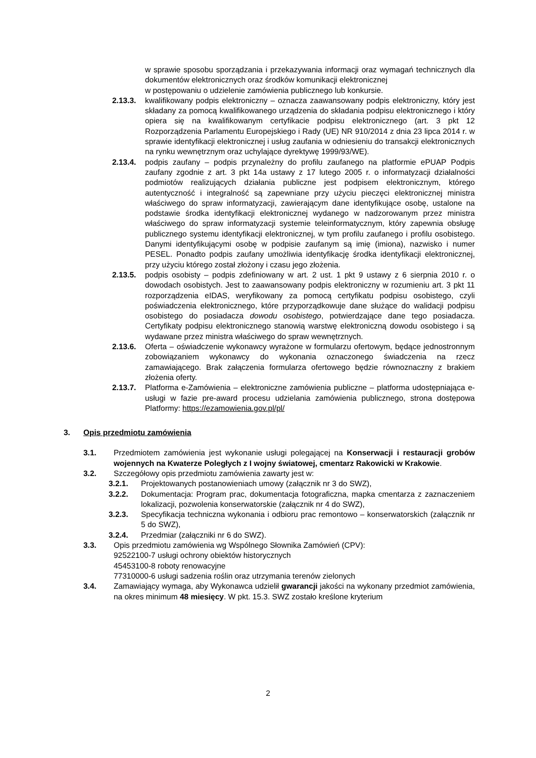w sprawie sposobu sporządzania i przekazywania informacji oraz wymagań technicznych dla dokumentów elektronicznych oraz środków komunikacji elektronicznej
w postępowaniu o udzielenie zamówienia publicznego lub konkursie.
2.13.3.
kwalifikowany podpis elektroniczny – oznacza zaawansowany podpis elektroniczny, który jest składany za pomocą kwalifikowanego urządzenia do składania podpisu elektronicznego i który opiera się na kwalifikowanym certyfikacie podpisu elektronicznego (art. 3 pkt 12 Rozporządzenia Parlamentu Europejskiego i Rady (UE) NR 910/2014 z dnia 23 lipca 2014 r. w sprawie identyfikacji elektronicznej i usług zaufania w odniesieniu do transakcji elektronicznych na rynku wewnętrznym oraz uchylające dyrektywę 1999/93/WE).
2.13.4.
podpis zaufany – podpis przynależny do profilu zaufanego na platformie ePUAP Podpis zaufany zgodnie z art. 3 pkt 14a ustawy z 17 lutego 2005 r. o informatyzacji działalności podmiotów realizujących działania publiczne jest podpisem elektronicznym, którego autentyczność i integralność są zapewniane przy użyciu pieczęci elektronicznej ministra właściwego do spraw informatyzacji, zawierającym dane identyfikujące osobę, ustalone na podstawie środka identyfikacji elektronicznej wydanego w nadzorowanym przez ministra właściwego do spraw informatyzacji systemie teleinformatycznym, który zapewnia obsługę publicznego systemu identyfikacji elektronicznej, w tym profilu zaufanego i profilu osobistego. Danymi identyfikującymi osobę w podpisie zaufanym są imię (imiona), nazwisko i numer PESEL. Ponadto podpis zaufany umożliwia identyfikację środka identyfikacji elektronicznej, przy użyciu którego został złożony i czasu jego złożenia.
2.13.5.
podpis osobisty – podpis zdefiniowany w art. 2 ust. 1 pkt 9 ustawy z 6 sierpnia 2010 r. o dowodach osobistych. Jest to zaawansowany podpis elektroniczny w rozumieniu art. 3 pkt 11 rozporządzenia eIDAS, weryfikowany za pomocą certyfikatu podpisu osobistego, czyli poświadczenia elektronicznego, które przyporządkowuje dane służące do walidacji podpisu osobistego do posiadacza dowodu osobistego, potwierdzające dane tego posiadacza. Certyfikaty podpisu elektronicznego stanowią warstwę elektroniczną dowodu osobistego i są wydawane przez ministra właściwego do spraw wewnętrznych.
2.13.6.
Oferta – oświadczenie wykonawcy wyrażone w formularzu ofertowym, będące jednostronnym zobowiązaniem wykonawcy do wykonania oznaczonego świadczenia na rzecz zamawiającego. Brak załączenia formularza ofertowego będzie równoznaczny z brakiem złożenia oferty.
2.13.7.
Platforma e-Zamówienia – elektroniczne zamówienia publiczne – platforma udostępniająca e-usługi w fazie pre-award procesu udzielania zamówienia publicznego, strona dostępowa Platformy: https://ezamowienia.gov.pl/pl/
3. Opis przedmiotu zamówienia
3.1. Przedmiotem zamówienia jest wykonanie usługi polegającej na Konserwacji i restauracji grobów wojennych na Kwaterze Poległych z I wojny światowej, cmentarz Rakowicki w Krakowie.
3.2. Szczegółowy opis przedmiotu zamówienia zawarty jest w:
3.2.1. Projektowanych postanowieniach umowy (załącznik nr 3 do SWZ),
3.2.2. Dokumentacja: Program prac, dokumentacja fotograficzna, mapka cmentarza z zaznaczeniem lokalizacji, pozwolenia konserwatorskie (załącznik nr 4 do SWZ),
3.2.3. Specyfikacja techniczna wykonania i odbioru prac remontowo – konserwatorskich (załącznik nr 5 do SWZ),
3.2.4. Przedmiar (załączniki nr 6 do SWZ).
3.3. Opis przedmiotu zamówienia wg Wspólnego Słownika Zamówień (CPV):
92522100-7 usługi ochrony obiektów historycznych
45453100-8 roboty renowacyjne
77310000-6 usługi sadzenia roślin oraz utrzymania terenów zielonych
3.4. Zamawiający wymaga, aby Wykonawca udzielił gwarancji jakości na wykonany przedmiot zamówienia, na okres minimum 48 miesięcy. W pkt. 15.3. SWZ zostało kreślone kryterium
2